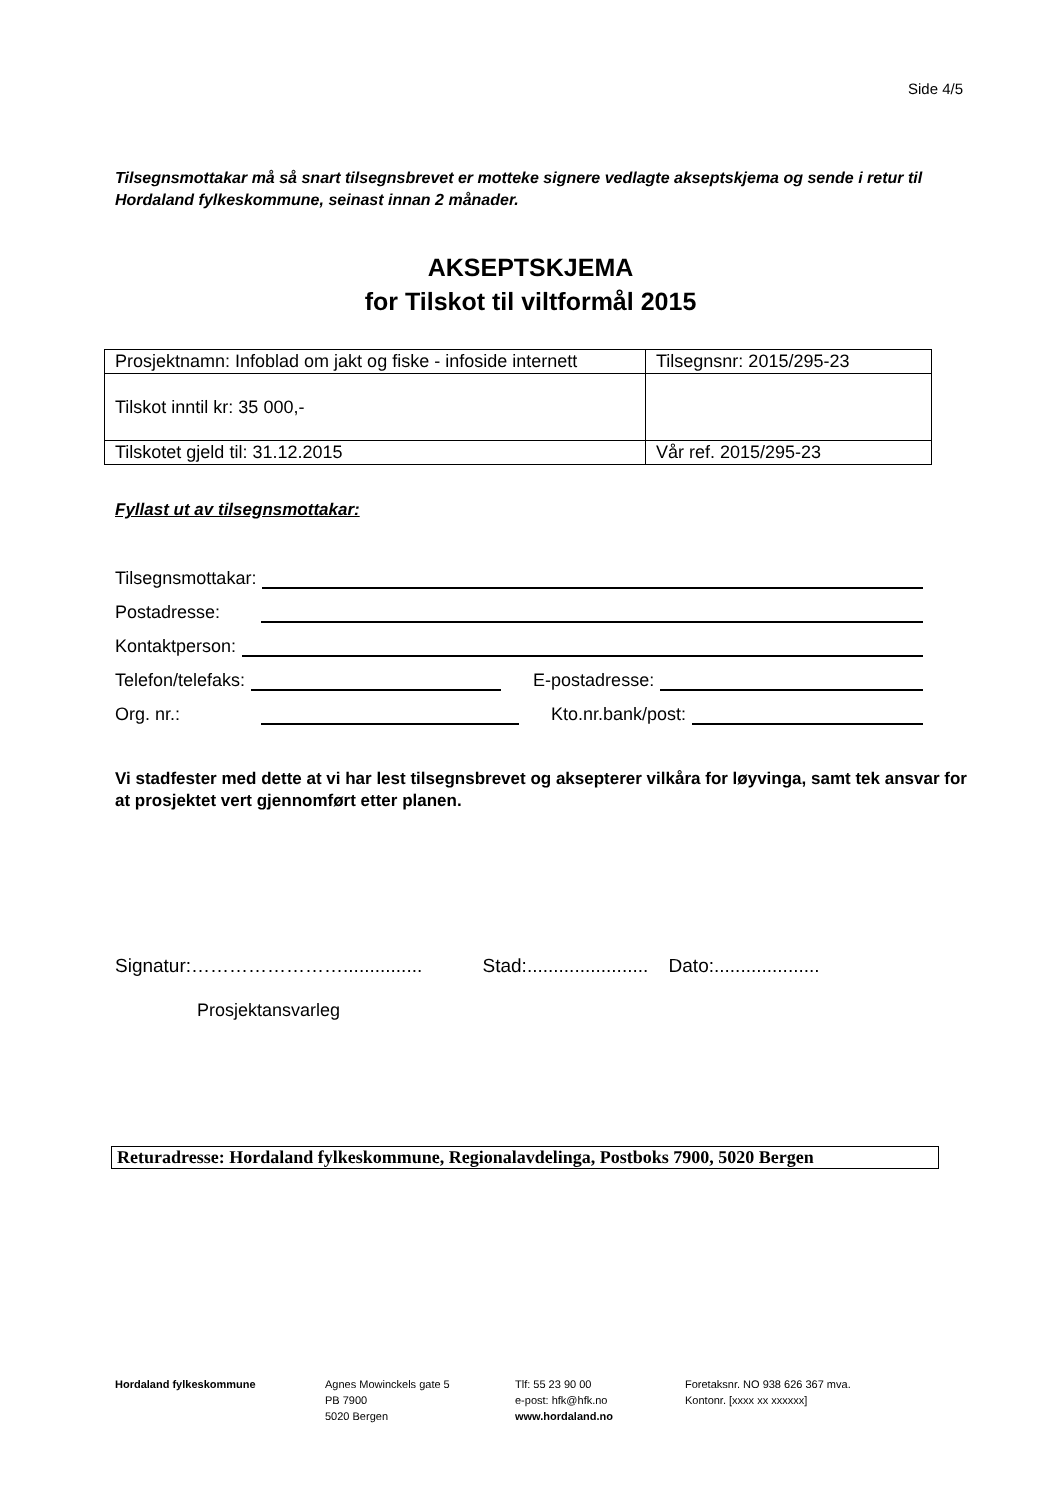Side 4/5
Tilsegnsmottakar må så snart tilsegnsbrevet er motteke signere vedlagte akseptskjema og sende i retur til Hordaland fylkeskommune, seinast innan 2 månader.
AKSEPTSKJEMA
for Tilskot til viltformål 2015
| Prosjektnamn: Infoblad om jakt og fiske - infoside internett | Tilsegnsnr: 2015/295-23 |
| Tilskot inntil kr: 35 000,- | |
| Tilskotet gjeld til: 31.12.2015 | Vår ref. 2015/295-23 |
Fyllast ut av tilsegnsmottakar:
Tilsegnsmottakar:
Postadresse:
Kontaktperson:
Telefon/telefaks: E-postadresse:
Org. nr.: Kto.nr.bank/post:
Vi stadfester med dette at vi har lest tilsegnsbrevet og aksepterer vilkåra for løyvinga, samt tek ansvar for at prosjektet vert gjennomført etter planen.
Signatur:……………………............... Stad:....................... Dato:....................
Prosjektansvarleg
Returadresse: Hordaland fylkeskommune, Regionalavdelinga, Postboks 7900, 5020 Bergen
Hordaland fylkeskommune Agnes Mowinckels gate 5
PB 7900
5020 Bergen
Tlf: 55 23 90 00
e-post: hfk@hfk.no
www.hordaland.no
Foretaksnr. NO 938 626 367 mva.
Kontonr. [xxxx xx xxxxxx]